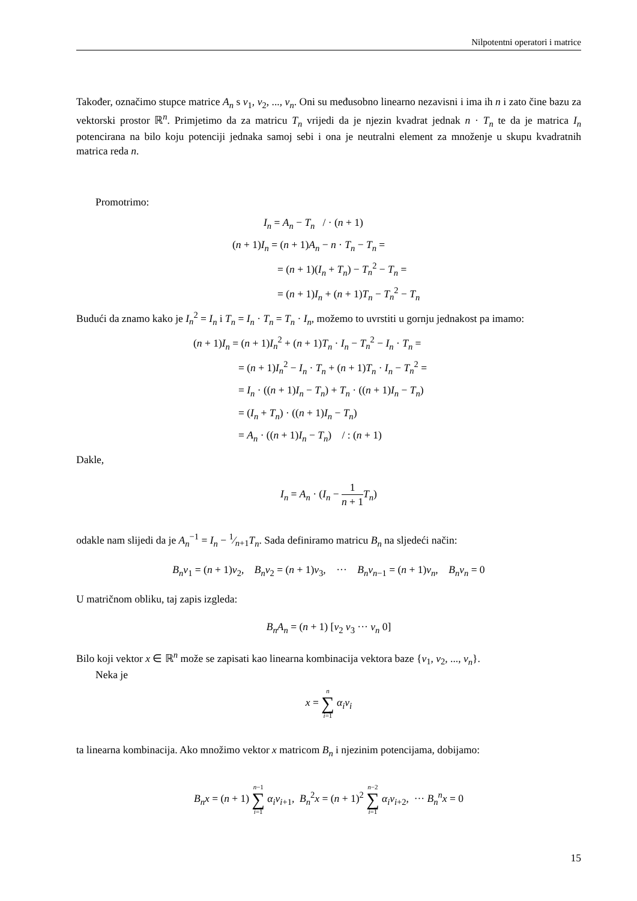Nilpotentni operatori i matrice
Također, označimo stupce matrice A<sub>n</sub> s v<sub>1</sub>, v<sub>2</sub>, ..., v<sub>n</sub>. Oni su međusobno linearno nezavisni i ima ih n i zato čine bazu za vektorski prostor ℝ<sup>n</sup>. Primjetimo da za matricu T<sub>n</sub> vrijedi da je njezin kvadrat jednak n · T<sub>n</sub> te da je matrica I<sub>n</sub> potencirana na bilo koju potenciji jednaka samoj sebi i ona je neutralni element za množenje u skupu kvadratnih matrica reda n.
Promotrimo:
I<sub>n</sub> = A<sub>n</sub> − T<sub>n</sub> / · (n + 1)
(n + 1)I<sub>n</sub> = (n + 1)A<sub>n</sub> − n · T<sub>n</sub> − T<sub>n</sub> =
= (n + 1)(I<sub>n</sub> + T<sub>n</sub>) − T<sub>n</sub><sup>2</sup> − T<sub>n</sub> =
= (n + 1)I<sub>n</sub> + (n + 1)T<sub>n</sub> − T<sub>n</sub><sup>2</sup> − T<sub>n</sub>
Budući da znamo kako je I<sub>n</sub><sup>2</sup> = I<sub>n</sub> i T<sub>n</sub> = I<sub>n</sub> · T<sub>n</sub> = T<sub>n</sub> · I<sub>n</sub>, možemo to uvrstiti u gornju jednakost pa imamo:
(n + 1)I<sub>n</sub> = (n + 1)I<sub>n</sub><sup>2</sup> + (n + 1)T<sub>n</sub> · I<sub>n</sub> − T<sub>n</sub><sup>2</sup> − I<sub>n</sub> · T<sub>n</sub> =
= (n + 1)I<sub>n</sub><sup>2</sup> − I<sub>n</sub> · T<sub>n</sub> + (n + 1)T<sub>n</sub> · I<sub>n</sub> − T<sub>n</sub><sup>2</sup> =
= I<sub>n</sub> · ((n + 1)I<sub>n</sub> − T<sub>n</sub>) + T<sub>n</sub> · ((n + 1)I<sub>n</sub> − T<sub>n</sub>)
= (I<sub>n</sub> + T<sub>n</sub>) · ((n + 1)I<sub>n</sub> − T<sub>n</sub>)
= A<sub>n</sub> · ((n + 1)I<sub>n</sub> − T<sub>n</sub>) / : (n + 1)
Dakle,
I<sub>n</sub> = A<sub>n</sub> · (I<sub>n</sub> − 1 n + 1 T<sub>n</sub>)
odakle nam slijedi da je A<sub>n</sub><sup>−1</sup> = I<sub>n</sub> − 1⁄n+1T<sub>n</sub>. Sada definiramo matricu B<sub>n</sub> na sljedeći način:
B<sub>n</sub>v<sub>1</sub> = (n + 1)v<sub>2</sub>, B<sub>n</sub>v<sub>2</sub> = (n + 1)v<sub>3</sub>, ··· B<sub>n</sub>v<sub>n−1</sub> = (n + 1)v<sub>n</sub>, B<sub>n</sub>v<sub>n</sub> = 0
U matričnom obliku, taj zapis izgleda:
B<sub>n</sub>A<sub>n</sub> = (n + 1) [v<sub>2</sub> v<sub>3</sub> ··· v<sub>n</sub> 0]
Bilo koji vektor x ∈ ℝ<sup>n</sup> može se zapisati kao linearna kombinacija vektora baze {v<sub>1</sub>, v<sub>2</sub>, ..., v<sub>n</sub>}.
Neka je
x = n ∑ i=1 α<sub>i</sub>v<sub>i</sub>
ta linearna kombinacija. Ako množimo vektor x matricom B<sub>n</sub> i njezinim potencijama, dobijamo:
B<sub>n</sub>x = (n + 1) n−1 ∑ i=1 α<sub>i</sub>v<sub>i+1</sub>, B<sub>n</sub><sup>2</sup>x = (n + 1)<sup>2</sup> n−2 ∑ i=1 α<sub>i</sub>v<sub>i+2</sub>, ··· B<sub>n</sub><sup>n</sup>x = 0
15